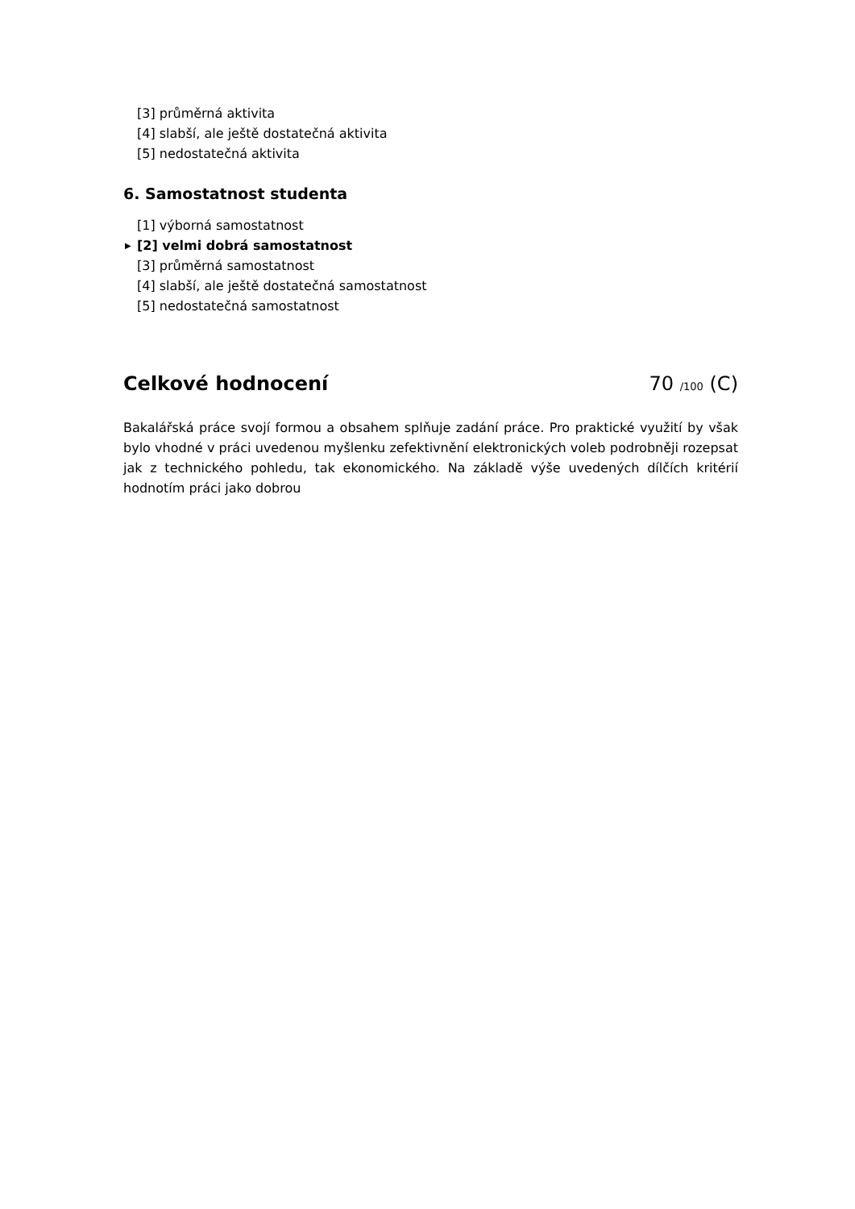[3] průměrná aktivita
[4] slabší, ale ještě dostatečná aktivita
[5] nedostatečná aktivita
6. Samostatnost studenta
[1] výborná samostatnost
▶ [2] velmi dobrá samostatnost
[3] průměrná samostatnost
[4] slabší, ale ještě dostatečná samostatnost
[5] nedostatečná samostatnost
Celkové hodnocení 70 /100 (C)
Bakalářská práce svojí formou a obsahem splňuje zadání práce. Pro praktické využití by však bylo vhodné v práci uvedenou myšlenku zefektivnění elektronických voleb podrobněji rozepsat jak z technického pohledu, tak ekonomického. Na základě výše uvedených dílčích kritérií hodnotím práci jako dobrou